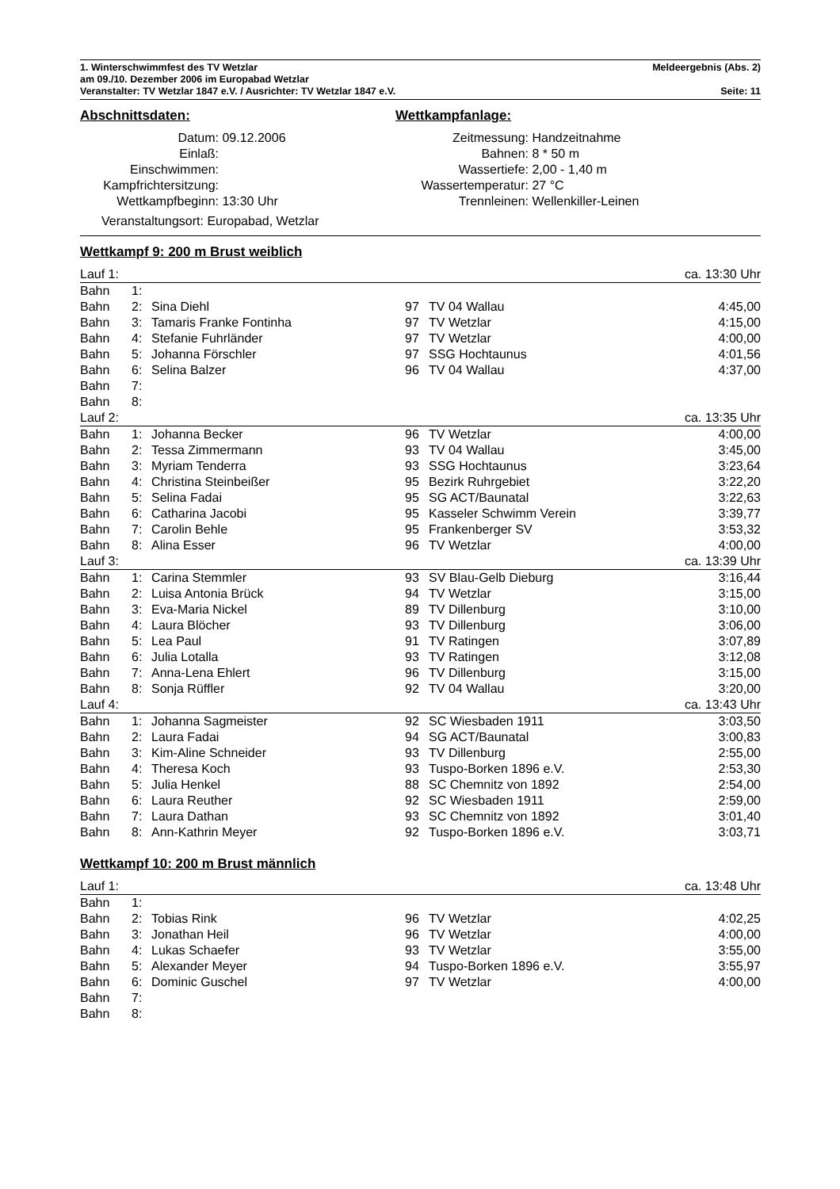1. Winterschwimmfest des TV Wetzlar Meldeergebnis (Abs. 2)
am 09./10. Dezember 2006 im Europabad Wetzlar
Veranstalter: TV Wetzlar 1847 e.V. / Ausrichter: TV Wetzlar 1847 e.V. Seite: 11
Abschnittsdaten:
| Datum: | 09.12.2006 |
| Einlaß: | |
| Einschwimmen: | |
| Kampfrichtersitzung: | |
| Wettkampfbeginn: | 13:30 Uhr |
Veranstaltungsort: Europabad, Wetzlar
Wettkampfanlage:
| Zeitmessung: | Handzeitnahme |
| Bahnen: | 8 * 50 m |
| Wassertiefe: | 2,00 - 1,40 m |
| Wassertemperatur: | 27 °C |
| Trennleinen: | Wellenkiller-Leinen |
Wettkampf 9: 200 m Brust weiblich
| Lauf 1: | | | | | ca. 13:30 Uhr |
| Bahn | 1: | | | | |
| Bahn | 2: | Sina Diehl | 97 | TV 04 Wallau | 4:45,00 |
| Bahn | 3: | Tamaris Franke Fontinha | 97 | TV Wetzlar | 4:15,00 |
| Bahn | 4: | Stefanie Fuhrländer | 97 | TV Wetzlar | 4:00,00 |
| Bahn | 5: | Johanna Förschler | 97 | SSG Hochtaunus | 4:01,56 |
| Bahn | 6: | Selina Balzer | 96 | TV 04 Wallau | 4:37,00 |
| Bahn | 7: | | | | |
| Bahn | 8: | | | | |
| Lauf 2: | | | | | ca. 13:35 Uhr |
| Bahn | 1: | Johanna Becker | 96 | TV Wetzlar | 4:00,00 |
| Bahn | 2: | Tessa Zimmermann | 93 | TV 04 Wallau | 3:45,00 |
| Bahn | 3: | Myriam Tenderra | 93 | SSG Hochtaunus | 3:23,64 |
| Bahn | 4: | Christina Steinbeißer | 95 | Bezirk Ruhrgebiet | 3:22,20 |
| Bahn | 5: | Selina Fadai | 95 | SG ACT/Baunatal | 3:22,63 |
| Bahn | 6: | Catharina Jacobi | 95 | Kasseler Schwimm Verein | 3:39,77 |
| Bahn | 7: | Carolin Behle | 95 | Frankenberger SV | 3:53,32 |
| Bahn | 8: | Alina Esser | 96 | TV Wetzlar | 4:00,00 |
| Lauf 3: | | | | | ca. 13:39 Uhr |
| Bahn | 1: | Carina Stemmler | 93 | SV Blau-Gelb Dieburg | 3:16,44 |
| Bahn | 2: | Luisa Antonia Brück | 94 | TV Wetzlar | 3:15,00 |
| Bahn | 3: | Eva-Maria Nickel | 89 | TV Dillenburg | 3:10,00 |
| Bahn | 4: | Laura Blöcher | 93 | TV Dillenburg | 3:06,00 |
| Bahn | 5: | Lea Paul | 91 | TV Ratingen | 3:07,89 |
| Bahn | 6: | Julia Lotalla | 93 | TV Ratingen | 3:12,08 |
| Bahn | 7: | Anna-Lena Ehlert | 96 | TV Dillenburg | 3:15,00 |
| Bahn | 8: | Sonja Rüffler | 92 | TV 04 Wallau | 3:20,00 |
| Lauf 4: | | | | | ca. 13:43 Uhr |
| Bahn | 1: | Johanna Sagmeister | 92 | SC Wiesbaden 1911 | 3:03,50 |
| Bahn | 2: | Laura Fadai | 94 | SG ACT/Baunatal | 3:00,83 |
| Bahn | 3: | Kim-Aline Schneider | 93 | TV Dillenburg | 2:55,00 |
| Bahn | 4: | Theresa Koch | 93 | Tuspo-Borken 1896 e.V. | 2:53,30 |
| Bahn | 5: | Julia Henkel | 88 | SC Chemnitz von 1892 | 2:54,00 |
| Bahn | 6: | Laura Reuther | 92 | SC Wiesbaden 1911 | 2:59,00 |
| Bahn | 7: | Laura Dathan | 93 | SC Chemnitz von 1892 | 3:01,40 |
| Bahn | 8: | Ann-Kathrin Meyer | 92 | Tuspo-Borken 1896 e.V. | 3:03,71 |
Wettkampf 10: 200 m Brust männlich
| Lauf 1: | | | | | ca. 13:48 Uhr |
| Bahn | 1: | | | | |
| Bahn | 2: | Tobias Rink | 96 | TV Wetzlar | 4:02,25 |
| Bahn | 3: | Jonathan Heil | 96 | TV Wetzlar | 4:00,00 |
| Bahn | 4: | Lukas Schaefer | 93 | TV Wetzlar | 3:55,00 |
| Bahn | 5: | Alexander Meyer | 94 | Tuspo-Borken 1896 e.V. | 3:55,97 |
| Bahn | 6: | Dominic Guschel | 97 | TV Wetzlar | 4:00,00 |
| Bahn | 7: | | | | |
| Bahn | 8: | | | | |